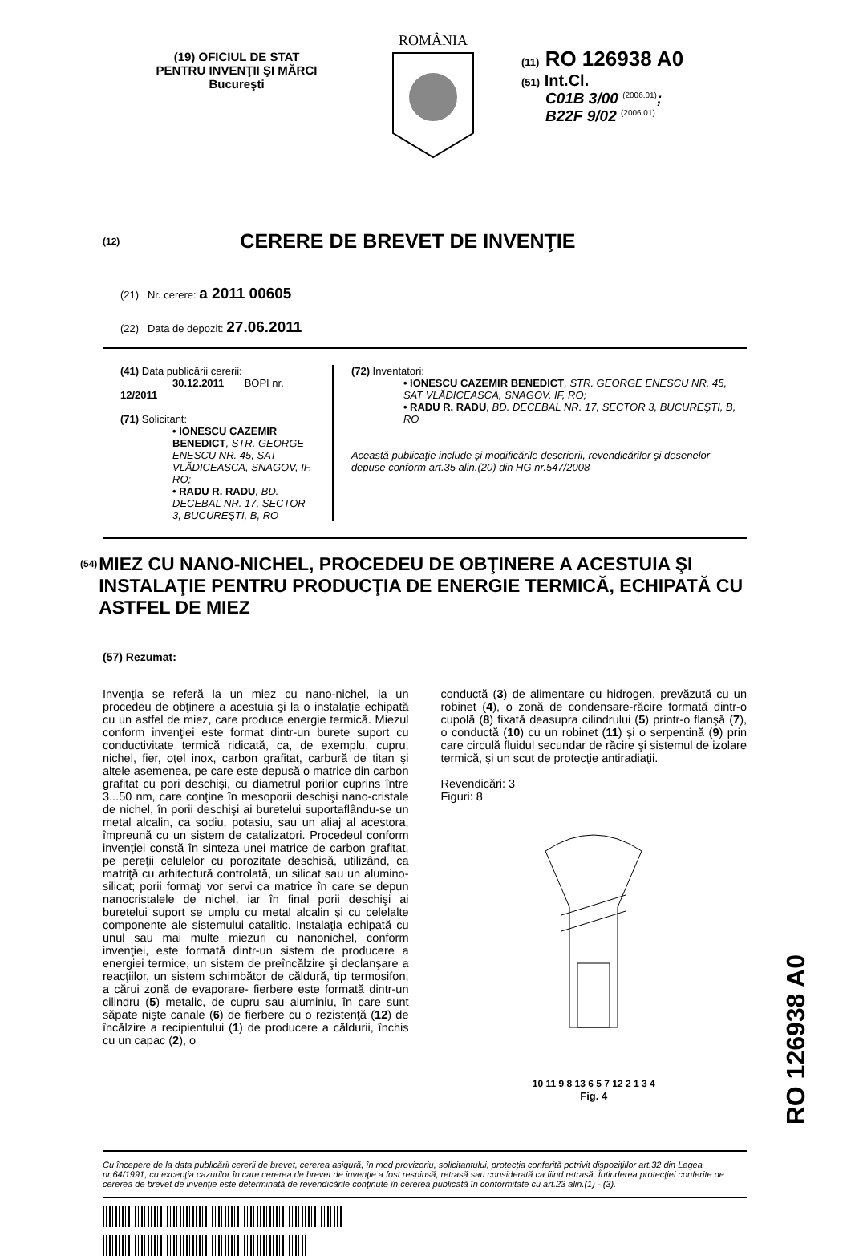(19) OFICIUL DE STAT
PENTRU INVENŢII ŞI MĂRCI
Bucureşti
ROMÂNIA
(11) RO 126938 A0
(51) Int.Cl.
C01B 3/00 <sup>(2006.01)</sup>;
B22F 9/02 <sup>(2006.01)</sup>
(12)
CERERE DE BREVET DE INVENŢIE
(21) Nr. cerere: a 2011 00605
(22) Data de depozit: 27.06.2011
(41) Data publicării cererii:
30.12.2011 BOPI nr. 12/2011
(71) Solicitant:
• IONESCU CAZEMIR BENEDICT, STR. GEORGE ENESCU NR. 45, SAT VLĂDICEASCA, SNAGOV, IF, RO;
• RADU R. RADU, BD. DECEBAL NR. 17, SECTOR 3, BUCUREŞTI, B, RO
(72) Inventatori:
• IONESCU CAZEMIR BENEDICT, STR. GEORGE ENESCU NR. 45, SAT VLĂDICEASCA, SNAGOV, IF, RO;
• RADU R. RADU, BD. DECEBAL NR. 17, SECTOR 3, BUCUREŞTI, B, RO
Această publicaţie include şi modificările descrierii, revendicărilor şi desenelor depuse conform art.35 alin.(20) din HG nr.547/2008
(54) MIEZ CU NANO-NICHEL, PROCEDEU DE OBŢINERE A ACESTUIA ŞI INSTALAŢIE PENTRU PRODUCŢIA DE ENERGIE TERMICĂ, ECHIPATĂ CU ASTFEL DE MIEZ
(57) Rezumat:
Invenţia se referă la un miez cu nano-nichel, la un procedeu de obţinere a acestuia şi la o instalaţie echipată cu un astfel de miez, care produce energie termică. Miezul conform invenţiei este format dintr-un burete suport cu conductivitate termică ridicată, ca, de exemplu, cupru, nichel, fier, oţel inox, carbon grafitat, carbură de titan şi altele asemenea, pe care este depusă o matrice din carbon grafitat cu pori deschişi, cu diametrul porilor cuprins între 3...50 nm, care conţine în mesoporii deschişi nano-cristale de nichel, în porii deschişi ai buretelui suportaflându-se un metal alcalin, ca sodiu, potasiu, sau un aliaj al acestora, împreună cu un sistem de catalizatori. Procedeul conform invenţiei constă în sinteza unei matrice de carbon grafitat, pe pereţii celulelor cu porozitate deschisă, utilizând, ca matriţă cu arhitectură controlată, un silicat sau un alumino-silicat; porii formaţi vor servi ca matrice în care se depun nanocristalele de nichel, iar în final porii deschişi ai buretelui suport se umplu cu metal alcalin şi cu celelalte componente ale sistemului catalitic. Instalaţia echipată cu unul sau mai multe miezuri cu nanonichel, conform invenţiei, este formată dintr-un sistem de producere a energiei termice, un sistem de preîncălzire şi declanşare a reacţiilor, un sistem schimbător de căldură, tip termosifon, a cărui zonă de evaporare- fierbere este formată dintr-un cilindru (5) metalic, de cupru sau aluminiu, în care sunt săpate nişte canale (6) de fierbere cu o rezistenţă (12) de încălzire a recipientului (1) de producere a căldurii, închis cu un capac (2), o
conductă (3) de alimentare cu hidrogen, prevăzută cu un robinet (4), o zonă de condensare-răcire formată dintr-o cupolă (8) fixată deasupra cilindrului (5) printr-o flanşă (7), o conductă (10) cu un robinet (11) şi o serpentină (9) prin care circulă fluidul secundar de răcire şi sistemul de izolare termică, şi un scut de protecţie antiradiaţii.
Revendicări: 3
Figuri: 8
10 11 9 8 13 6 5 7 12 2 1 3 4
Fig. 4
Cu începere de la data publicării cererii de brevet, cererea asigură, în mod provizoriu, solicitantului, protecţia conferită potrivit dispoziţiilor art.32 din Legea nr.64/1991, cu excepţia cazurilor în care cererea de brevet de invenţie a fost respinsă, retrasă sau considerată ca fiind retrasă. Întinderea protecţiei conferite de cererea de brevet de invenţie este determinată de revendicările conţinute în cererea publicată în conformitate cu art.23 alin.(1) - (3).
RO 126938 A0